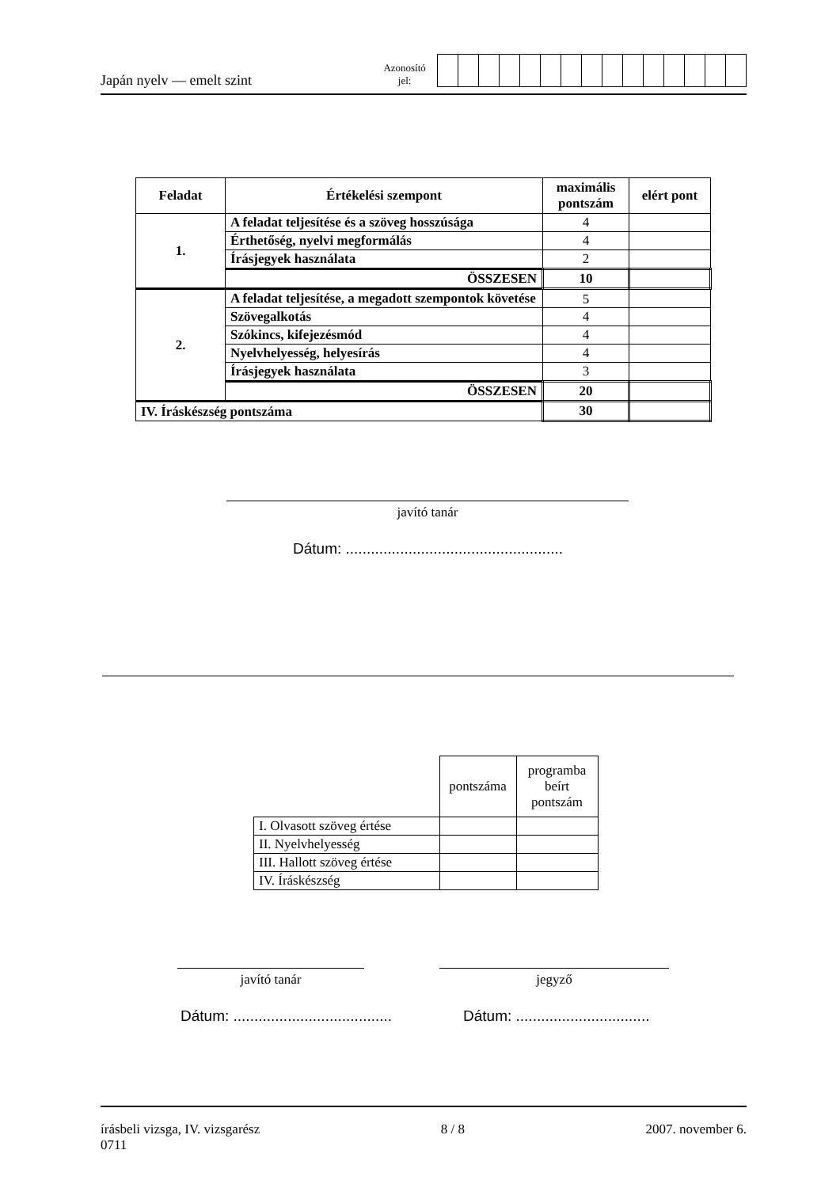Japán nyelv — emelt szint
Azonosító
jel:
| Feladat | Értékelési szempont | maximális pontszám | elért pont |
| --- | --- | --- | --- |
| 1. | A feladat teljesítése és a szöveg hosszúsága | 4 | |
| | Érthetőség, nyelvi megformálás | 4 | |
| | Írásjegyek használata | 2 | |
| | ÖSSZESEN | 10 | |
| 2. | A feladat teljesítése, a megadott szempontok követése | 5 | |
| | Szövegalkotás | 4 | |
| | Szókincs, kifejezésmód | 4 | |
| | Nyelvhelyesség, helyesírás | 4 | |
| | Írásjegyek használata | 3 | |
| | ÖSSZESEN | 20 | |
| IV. Íráskészség pontszáma | | 30 | |
javító tanár
Dátum: ....................................................
| | pontszáma | programba beírt pontszám |
| I. Olvasott szöveg értése | | |
| II. Nyelvhelyesség | | |
| III. Hallott szöveg értése | | |
| IV. Íráskészség | | |
javító tanár jegyző
Dátum: ......................................
Dátum: ................................
írásbeli vizsga, IV. vizsgarész
0711
8 / 8 2007. november 6.